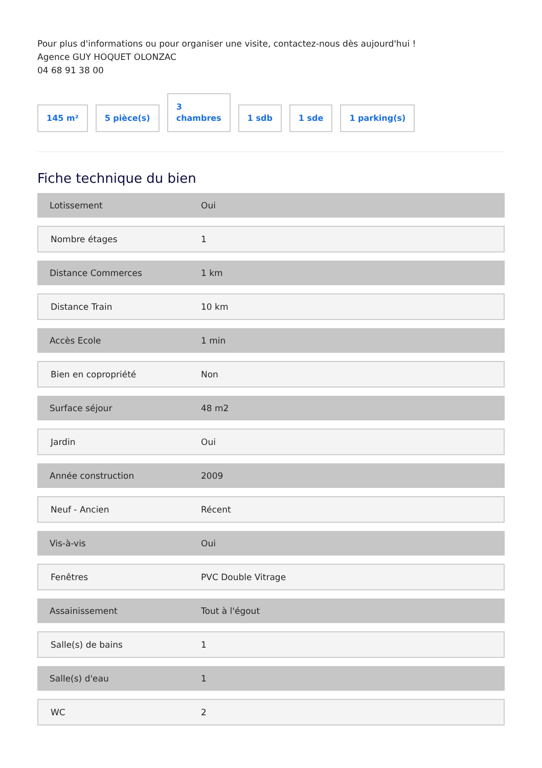Pour plus d'informations ou pour organiser une visite, contactez-nous dès aujourd'hui !
Agence GUY HOQUET OLONZAC
04 68 91 38 00
145 m²
5 pièce(s)
3
chambres
1 sdb
1 sde
1 parking(s)
Fiche technique du bien
| Lotissement | Oui |
| Nombre étages | 1 |
| Distance Commerces | 1 km |
| Distance Train | 10 km |
| Accès Ecole | 1 min |
| Bien en copropriété | Non |
| Surface séjour | 48 m2 |
| Jardin | Oui |
| Année construction | 2009 |
| Neuf - Ancien | Récent |
| Vis-à-vis | Oui |
| Fenêtres | PVC Double Vitrage |
| Assainissement | Tout à l'égout |
| Salle(s) de bains | 1 |
| Salle(s) d'eau | 1 |
| WC | 2 |